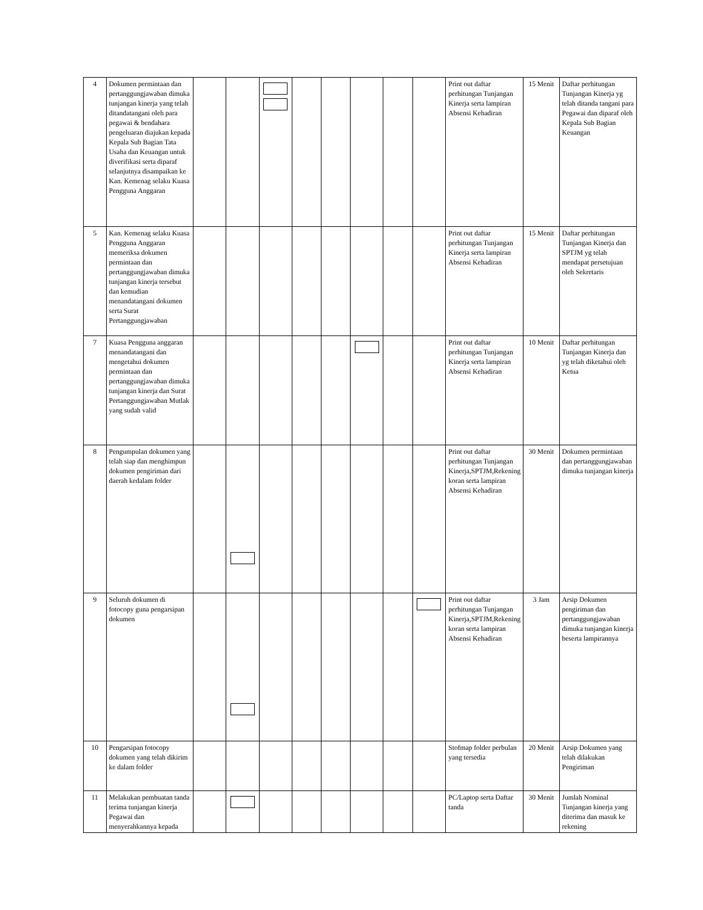| 4 | Dokumen permintaan dan pertanggungjawaban dimuka tunjangan kinerja yang telah ditandatangani oleh para pegawai & bendahara pengeluaran diajukan kepada Kepala Sub Bagian Tata Usaha dan Keuangan untuk diverifikasi serta diparaf selanjutnya disampaikan ke Kan. Kemenag selaku Kuasa Pengguna Anggaran | | | | | | | | | Print out daftar perhitungan Tunjangan Kinerja serta lampiran Absensi Kehadiran | 15 Menit | Daftar perhitungan Tunjangan Kinerja yg telah ditanda tangani para Pegawai dan diparaf oleh Kepala Sub Bagian Keuangan |
| 5 | Kan. Kemenag selaku Kuasa Pengguna Anggaran memeriksa dokumen permintaan dan pertanggungjawaban dimuka tunjangan kinerja tersebut dan kemudian menandatangani dokumen serta Surat Pertanggungjawaban | | | | | | | | | Print out daftar perhitungan Tunjangan Kinerja serta lampiran Absensi Kehadiran | 15 Menit | Daftar perhitungan Tunjangan Kinerja dan SPTJM yg telah mendapat persetujuan oleh Sekretaris |
| 7 | Kuasa Pengguna anggaran menandatangani dan mengetahui dokumen permintaan dan pertanggungjawaban dimuka tunjangan kinerja dan Surat Pertanggungjawaban Mutlak yang sudah valid | | | | | | | | | Print out daftar perhitungan Tunjangan Kinerja serta lampiran Absensi Kehadiran | 10 Menit | Daftar perhitungan Tunjangan Kinerja dan yg telah diketahui oleh Ketua |
| 8 | Pengumpulan dokumen yang telah siap dan menghimpun dokumen pengiriman dari daerah kedalam folder | | | | | | | | | Print out daftar perhitungan Tunjangan Kinerja,SPTJM,Rekening koran serta lampiran Absensi Kehadiran | 30 Menit | Dokumen permintaan dan pertanggungjawaban dimuka tunjangan kinerja |
| 9 | Seluruh dokumen di fotocopy guna pengarsipan dokumen | | | | | | | | | Print out daftar perhitungan Tunjangan Kinerja,SPTJM,Rekening koran serta lampiran Absensi Kehadiran | 3 Jam | Arsip Dokumen pengiriman dan pertanggungjawaban dimuka tunjangan kinerja beserta lampirannya |
| 10 | Pengarsipan fotocopy dokumen yang telah dikirim ke dalam folder | | | | | | | | | Stofmap folder perbulan yang tersedia | 20 Menit | Arsip Dokumen yang telah dilakukan Pengiriman |
| 11 | Melakukan pembuatan tanda terima tunjangan kinerja Pegawai dan menyerahkannya kepada | | | | | | | | | PC/Laptop serta Daftar tanda | 30 Menit | Jumlah Nominal Tunjangan kinerja yang diterima dan masuk ke rekening |